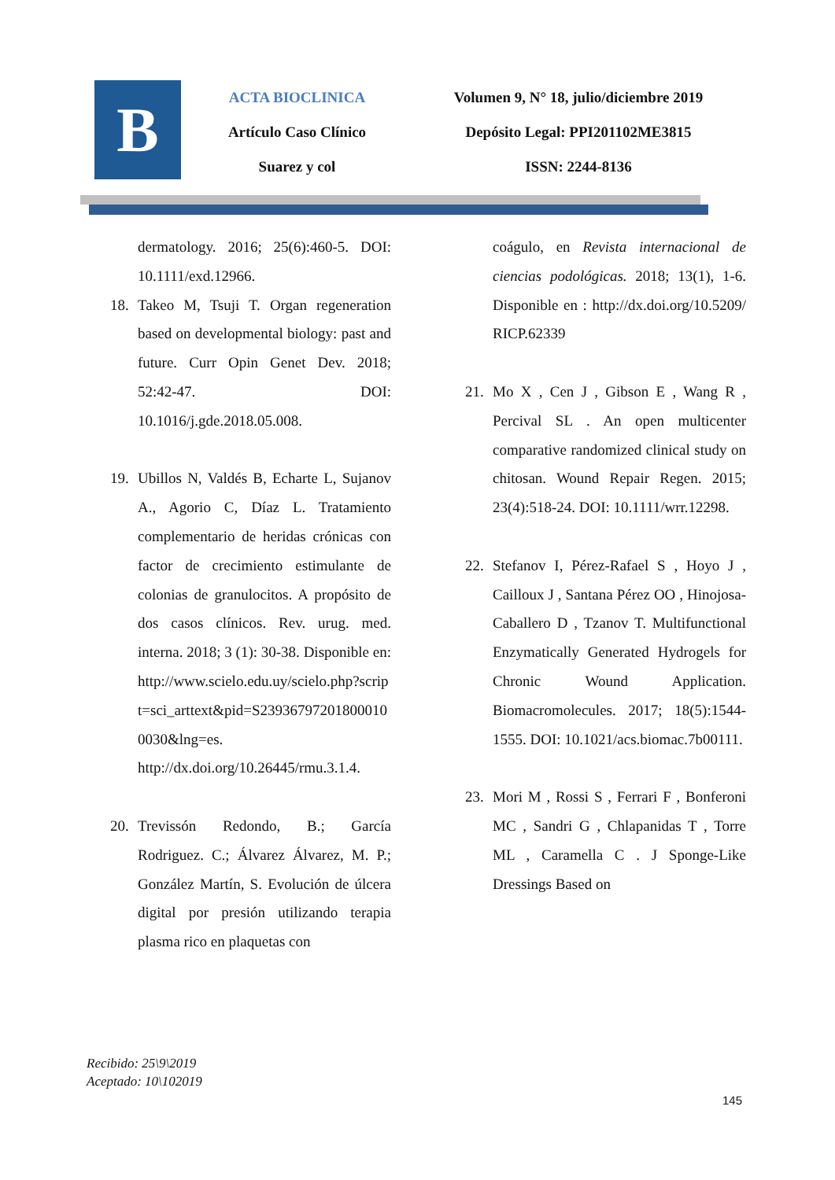B
ACTA BIOCLINICA
Artículo Caso Clínico
Suarez y col
Volumen 9, N° 18, julio/diciembre 2019
Depósito Legal: PPI201102ME3815
ISSN: 2244-8136
dermatology. 2016; 25(6):460-5. DOI: 10.1111/exd.12966.
18. Takeo M, Tsuji T. Organ regeneration based on developmental biology: past and future. Curr Opin Genet Dev. 2018; 52:42-47. DOI: 10.1016/j.gde.2018.05.008.
19. Ubillos N, Valdés B, Echarte L, Sujanov A., Agorio C, Díaz L. Tratamiento complementario de heridas crónicas con factor de crecimiento estimulante de colonias de granulocitos. A propósito de dos casos clínicos. Rev. urug. med. interna. 2018; 3 (1): 30-38. Disponible en: http://www.scielo.edu.uy/scielo.php?script=sci_arttext&pid=S239367972018000100030&lng=es. http://dx.doi.org/10.26445/rmu.3.1.4.
20. Trevissón Redondo, B.; García Rodriguez. C.; Álvarez Álvarez, M. P.; González Martín, S. Evolución de úlcera digital por presión utilizando terapia plasma rico en plaquetas con
coágulo, en Revista internacional de ciencias podológicas. 2018; 13(1), 1-6. Disponible en : http://dx.doi.org/10.5209/RICP.62339
21. Mo X , Cen J , Gibson E , Wang R , Percival SL . An open multicenter comparative randomized clinical study on chitosan. Wound Repair Regen. 2015; 23(4):518-24. DOI: 10.1111/wrr.12298.
22. Stefanov I, Pérez-Rafael S , Hoyo J , Cailloux J , Santana Pérez OO , Hinojosa-Caballero D , Tzanov T. Multifunctional Enzymatically Generated Hydrogels for Chronic Wound Application. Biomacromolecules. 2017; 18(5):1544-1555. DOI: 10.1021/acs.biomac.7b00111.
23. Mori M , Rossi S , Ferrari F , Bonferoni MC , Sandri G , Chlapanidas T , Torre ML , Caramella C . J Sponge-Like Dressings Based on
Recibido: 25\9\2019
Aceptado: 10\102019
145